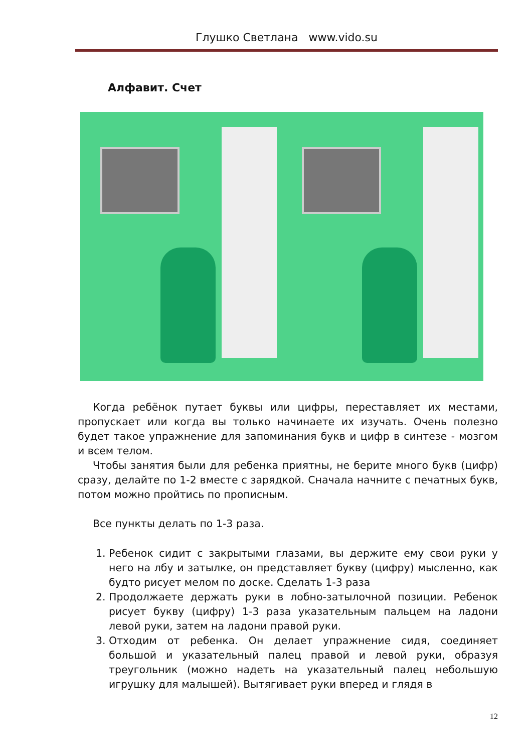Глушко Светлана www.vido.su
Алфавит. Счет
Когда ребёнок путает буквы или цифры, переставляет их местами, пропускает или когда вы только начинаете их изучать. Очень полезно будет такое упражнение для запоминания букв и цифр в синтезе - мозгом и всем телом.
Чтобы занятия были для ребенка приятны, не берите много букв (цифр) сразу, делайте по 1-2 вместе с зарядкой. Сначала начните с печатных букв, потом можно пройтись по прописным.
Все пункты делать по 1-3 раза.
1. Ребенок сидит с закрытыми глазами, вы держите ему свои руки у него на лбу и затылке, он представляет букву (цифру) мысленно, как будто рисует мелом по доске. Сделать 1-3 раза
2. Продолжаете держать руки в лобно-затылочной позиции. Ребенок рисует букву (цифру) 1-3 раза указательным пальцем на ладони левой руки, затем на ладони правой руки.
3. Отходим от ребенка. Он делает упражнение сидя, соединяет большой и указательный палец правой и левой руки, образуя треугольник (можно надеть на указательный палец небольшую игрушку для малышей). Вытягивает руки вперед и глядя в
12